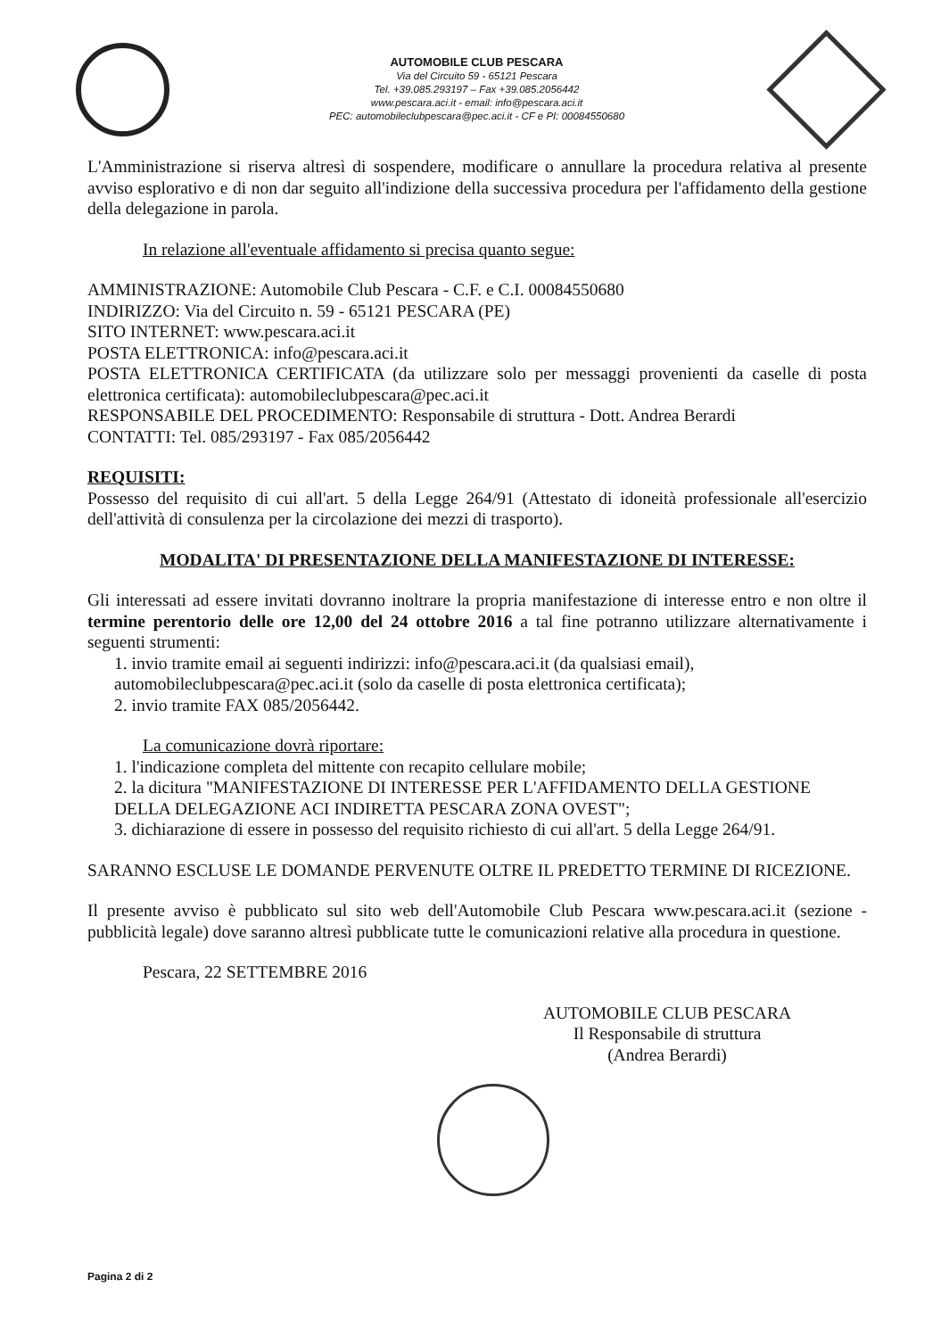AUTOMOBILE CLUB PESCARA
Via del Circuito 59 - 65121 Pescara
Tel. +39.085.293197 – Fax +39.085.2056442
www.pescara.aci.it - email: info@pescara.aci.it
PEC: automobileclubpescara@pec.aci.it - CF e PI: 00084550680
L'Amministrazione si riserva altresì di sospendere, modificare o annullare la procedura relativa al presente avviso esplorativo e di non dar seguito all'indizione della successiva procedura per l'affidamento della gestione della delegazione in parola.
In relazione all'eventuale affidamento si precisa quanto segue:
AMMINISTRAZIONE: Automobile Club Pescara - C.F. e C.I. 00084550680
INDIRIZZO: Via del Circuito n. 59 - 65121 PESCARA (PE)
SITO INTERNET: www.pescara.aci.it
POSTA ELETTRONICA: info@pescara.aci.it
POSTA ELETTRONICA CERTIFICATA (da utilizzare solo per messaggi provenienti da caselle di posta elettronica certificata): automobileclubpescara@pec.aci.it
RESPONSABILE DEL PROCEDIMENTO: Responsabile di struttura - Dott. Andrea Berardi
CONTATTI: Tel. 085/293197 - Fax 085/2056442
REQUISITI:
Possesso del requisito di cui all'art. 5 della Legge 264/91 (Attestato di idoneità professionale all'esercizio dell'attività di consulenza per la circolazione dei mezzi di trasporto).
MODALITA' DI PRESENTAZIONE DELLA MANIFESTAZIONE DI INTERESSE:
Gli interessati ad essere invitati dovranno inoltrare la propria manifestazione di interesse entro e non oltre il termine perentorio delle ore 12,00 del 24 ottobre 2016 a tal fine potranno utilizzare alternativamente i seguenti strumenti:
1. invio tramite email ai seguenti indirizzi: info@pescara.aci.it (da qualsiasi email), automobileclubpescara@pec.aci.it (solo da caselle di posta elettronica certificata);
2. invio tramite FAX 085/2056442.
La comunicazione dovrà riportare:
1. l'indicazione completa del mittente con recapito cellulare mobile;
2. la dicitura "MANIFESTAZIONE DI INTERESSE PER L'AFFIDAMENTO DELLA GESTIONE DELLA DELEGAZIONE ACI INDIRETTA PESCARA ZONA OVEST";
3. dichiarazione di essere in possesso del requisito richiesto di cui all'art. 5 della Legge 264/91.
SARANNO ESCLUSE LE DOMANDE PERVENUTE OLTRE IL PREDETTO TERMINE DI RICEZIONE.
Il presente avviso è pubblicato sul sito web dell'Automobile Club Pescara www.pescara.aci.it (sezione - pubblicità legale) dove saranno altresì pubblicate tutte le comunicazioni relative alla procedura in questione.
Pescara, 22 SETTEMBRE 2016
AUTOMOBILE CLUB PESCARA
Il Responsabile di struttura
(Andrea Berardi)
Pagina 2 di 2